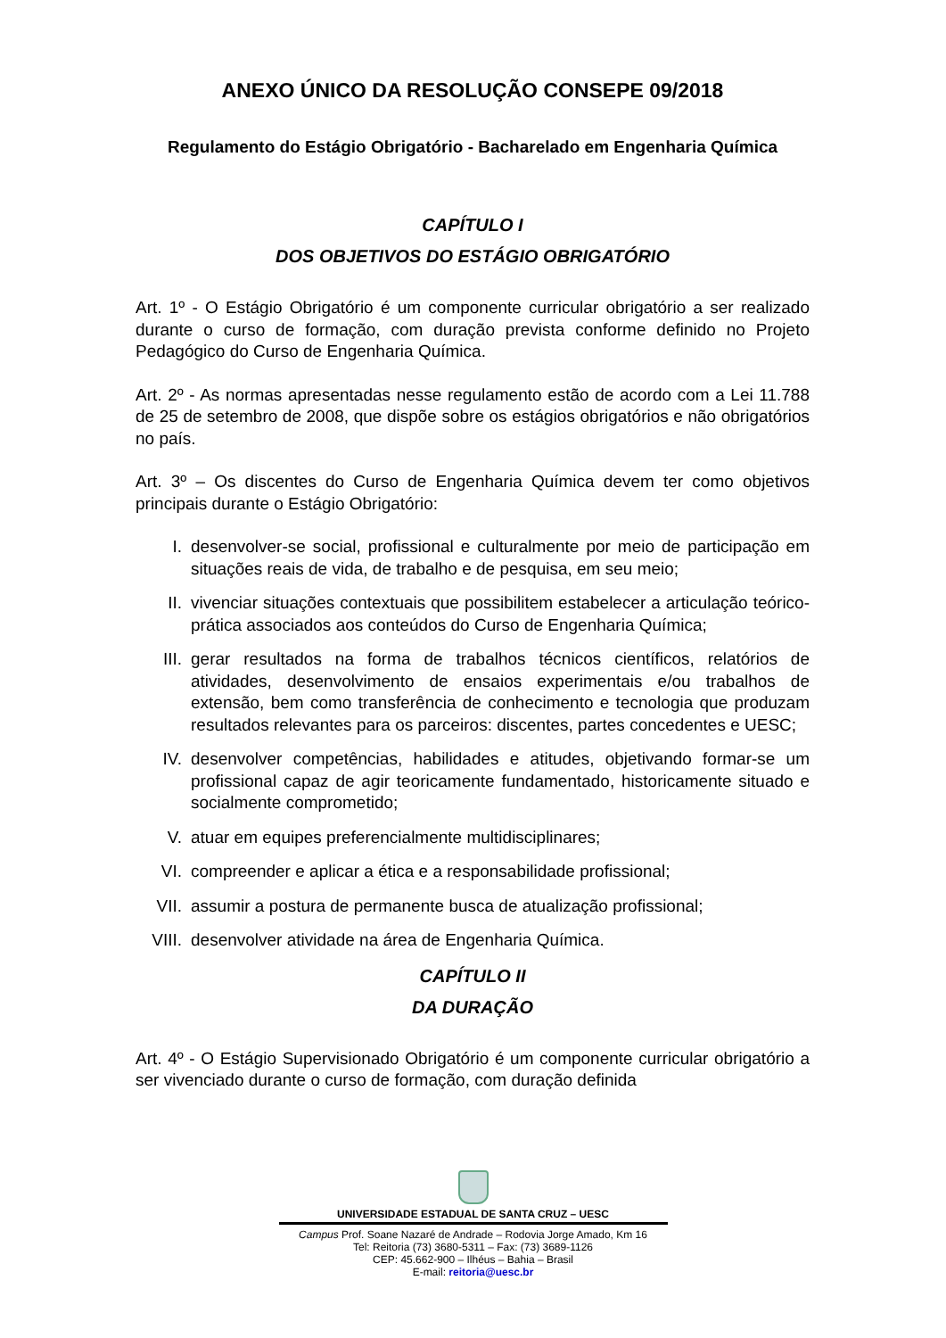ANEXO ÚNICO DA RESOLUÇÃO CONSEPE 09/2018
Regulamento do Estágio Obrigatório - Bacharelado em Engenharia Química
CAPÍTULO I
DOS OBJETIVOS DO ESTÁGIO OBRIGATÓRIO
Art. 1º - O Estágio Obrigatório é um componente curricular obrigatório a ser realizado durante o curso de formação, com duração prevista conforme definido no Projeto Pedagógico do Curso de Engenharia Química.
Art. 2º - As normas apresentadas nesse regulamento estão de acordo com a Lei 11.788 de 25 de setembro de 2008, que dispõe sobre os estágios obrigatórios e não obrigatórios no país.
Art. 3º – Os discentes do Curso de Engenharia Química devem ter como objetivos principais durante o Estágio Obrigatório:
I. desenvolver-se social, profissional e culturalmente por meio de participação em situações reais de vida, de trabalho e de pesquisa, em seu meio;
II. vivenciar situações contextuais que possibilitem estabelecer a articulação teórico-prática associados aos conteúdos do Curso de Engenharia Química;
III. gerar resultados na forma de trabalhos técnicos científicos, relatórios de atividades, desenvolvimento de ensaios experimentais e/ou trabalhos de extensão, bem como transferência de conhecimento e tecnologia que produzam resultados relevantes para os parceiros: discentes, partes concedentes e UESC;
IV. desenvolver competências, habilidades e atitudes, objetivando formar-se um profissional capaz de agir teoricamente fundamentado, historicamente situado e socialmente comprometido;
V. atuar em equipes preferencialmente multidisciplinares;
VI. compreender e aplicar a ética e a responsabilidade profissional;
VII. assumir a postura de permanente busca de atualização profissional;
VIII. desenvolver atividade na área de Engenharia Química.
CAPÍTULO II
DA DURAÇÃO
Art. 4º - O Estágio Supervisionado Obrigatório é um componente curricular obrigatório a ser vivenciado durante o curso de formação, com duração definida
UNIVERSIDADE ESTADUAL DE SANTA CRUZ – UESC
Campus Prof. Soane Nazaré de Andrade – Rodovia Jorge Amado, Km 16
Tel: Reitoria (73) 3680-5311 – Fax: (73) 3689-1126
CEP: 45.662-900 – Ilhéus – Bahia – Brasil
E-mail: reitoria@uesc.br